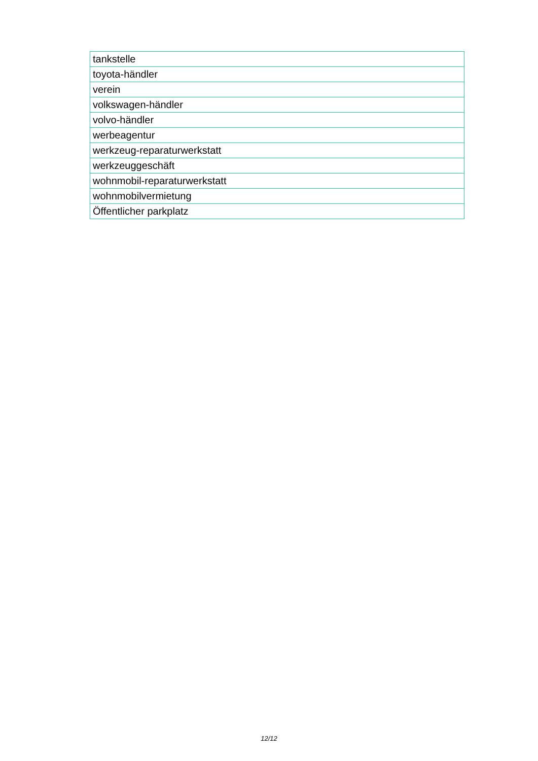| tankstelle |
| toyota-händler |
| verein |
| volkswagen-händler |
| volvo-händler |
| werbeagentur |
| werkzeug-reparaturwerkstatt |
| werkzeuggeschäft |
| wohnmobil-reparaturwerkstatt |
| wohnmobilvermietung |
| Öffentlicher parkplatz |
12/12